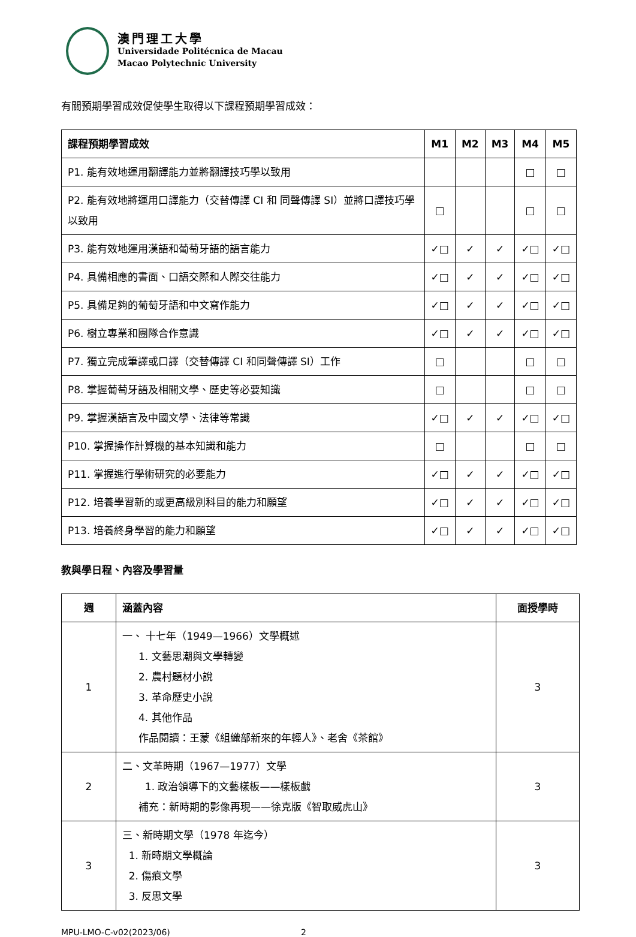澳門理工大學
Universidade Politécnica de Macau
Macao Polytechnic University
有關預期學習成效促使學生取得以下課程預期學習成效：
| 課程預期學習成效 | M1 | M2 | M3 | M4 | M5 |
| --- | --- | --- | --- | --- | --- |
| P1. 能有效地運用翻譯能力並將翻譯技巧學以致用 | | | | □ | □ |
| P2. 能有效地將運用口譯能力（交替傳譯 CI 和 同聲傳譯 SI）並將口譯技巧學以致用 | □ | | | □ | □ |
| P3. 能有效地運用漢語和葡萄牙語的語言能力 | ✓□ | ✓ | ✓ | ✓□ | ✓□ |
| P4. 具備相應的書面、口語交際和人際交往能力 | ✓□ | ✓ | ✓ | ✓□ | ✓□ |
| P5. 具備足夠的葡萄牙語和中文寫作能力 | ✓□ | ✓ | ✓ | ✓□ | ✓□ |
| P6. 樹立專業和團隊合作意識 | ✓□ | ✓ | ✓ | ✓□ | ✓□ |
| P7. 獨立完成筆譯或口譯（交替傳譯 CI 和同聲傳譯 SI）工作 | □ | | | □ | □ |
| P8. 掌握葡萄牙語及相關文學、歷史等必要知識 | □ | | | □ | □ |
| P9. 掌握漢語言及中國文學、法律等常識 | ✓□ | ✓ | ✓ | ✓□ | ✓□ |
| P10. 掌握操作計算機的基本知識和能力 | □ | | | □ | □ |
| P11. 掌握進行學術研究的必要能力 | ✓□ | ✓ | ✓ | ✓□ | ✓□ |
| P12. 培養學習新的或更高級別科目的能力和願望 | ✓□ | ✓ | ✓ | ✓□ | ✓□ |
| P13. 培養終身學習的能力和願望 | ✓□ | ✓ | ✓ | ✓□ | ✓□ |
教與學日程、內容及學習量
| 週 | 涵蓋內容 | 面授學時 |
| --- | --- | --- |
| 1 | 一、 十七年（1949—1966）文學概述 1. 文藝思潮與文學轉變 2. 農村題材小說 3. 革命歷史小說 4. 其他作品 作品閱讀：王蒙《組織部新來的年輕人》、老舍《茶館》 | 3 |
| 2 | 二、文革時期（1967—1977）文學 1. 政治領導下的文藝樣板——樣板戲 補充：新時期的影像再現——徐克版《智取威虎山》 | 3 |
| 3 | 三、新時期文學（1978 年迄今） 1. 新時期文學概論 2. 傷痕文學 3. 反思文學 | 3 |
MPU-LMO-C-v02(2023/06) 2